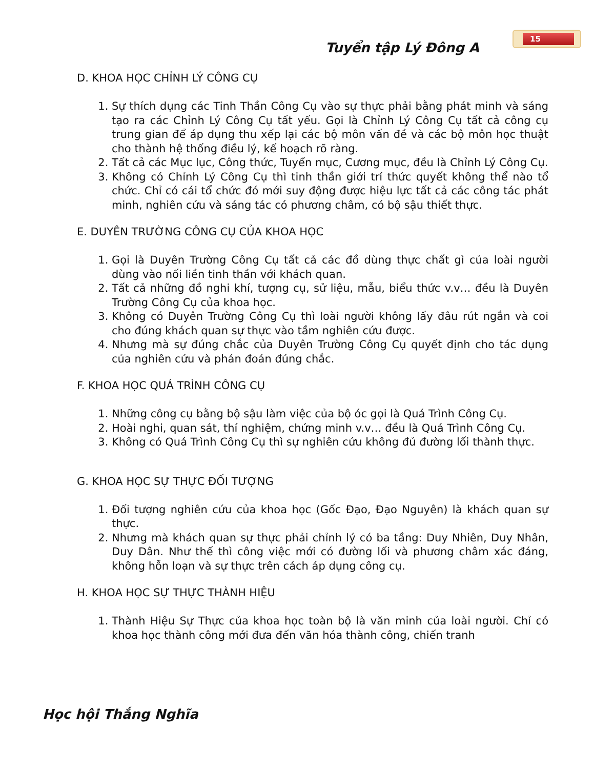15
Tuyển tập Lý Đông A
D. KHOA HỌC CHỈNH LÝ CÔNG CỤ
1. Sự thích dụng các Tinh Thần Công Cụ vào sự thực phải bằng phát minh và sáng tạo ra các Chỉnh Lý Công Cụ tất yếu. Gọi là Chỉnh Lý Công Cụ tất cả công cụ trung gian để áp dụng thu xếp lại các bộ môn vấn đề và các bộ môn học thuật cho thành hệ thống điều lý, kế hoạch rõ ràng.
2. Tất cả các Mục lục, Công thức, Tuyển mục, Cương mục, đều là Chỉnh Lý Công Cụ.
3. Không có Chỉnh Lý Công Cụ thì tinh thần giới trí thức quyết không thể nào tổ chức. Chỉ có cái tổ chức đó mới suy động được hiệu lực tất cả các công tác phát minh, nghiên cứu và sáng tác có phương châm, có bộ sậu thiết thực.
E. DUYÊN TRƯỜNG CÔNG CỤ CỦA KHOA HỌC
1. Gọi là Duyên Trường Công Cụ tất cả các đồ dùng thực chất gì của loài người dùng vào nối liền tinh thần với khách quan.
2. Tất cả những đồ nghi khí, tượng cụ, sử liệu, mẫu, biểu thức v.v… đều là Duyên Trường Công Cụ của khoa học.
3. Không có Duyên Trường Công Cụ thì loài người không lấy đâu rút ngắn và coi cho đúng khách quan sự thực vào tầm nghiên cứu được.
4. Nhưng mà sự đúng chắc của Duyên Trường Công Cụ quyết định cho tác dụng của nghiên cứu và phán đoán đúng chắc.
F. KHOA HỌC QUÁ TRÌNH CÔNG CỤ
1. Những công cụ bằng bộ sậu làm việc của bộ óc gọi là Quá Trình Công Cụ.
2. Hoài nghi, quan sát, thí nghiệm, chứng minh v.v… đều là Quá Trình Công Cụ.
3. Không có Quá Trình Công Cụ thì sự nghiên cứu không đủ đường lối thành thực.
G. KHOA HỌC SỰ THỰC ĐỐI TƯỢNG
1. Đối tượng nghiên cứu của khoa học (Gốc Đạo, Đạo Nguyên) là khách quan sự thực.
2. Nhưng mà khách quan sự thực phải chỉnh lý có ba tầng: Duy Nhiên, Duy Nhân, Duy Dân. Như thế thì công việc mới có đường lối và phương châm xác đáng, không hỗn loạn và sự thực trên cách áp dụng công cụ.
H. KHOA HỌC SỰ THỰC THÀNH HIỆU
1. Thành Hiệu Sự Thực của khoa học toàn bộ là văn minh của loài người. Chỉ có khoa học thành công mới đưa đến văn hóa thành công, chiến tranh
Học hội Thắng Nghĩa